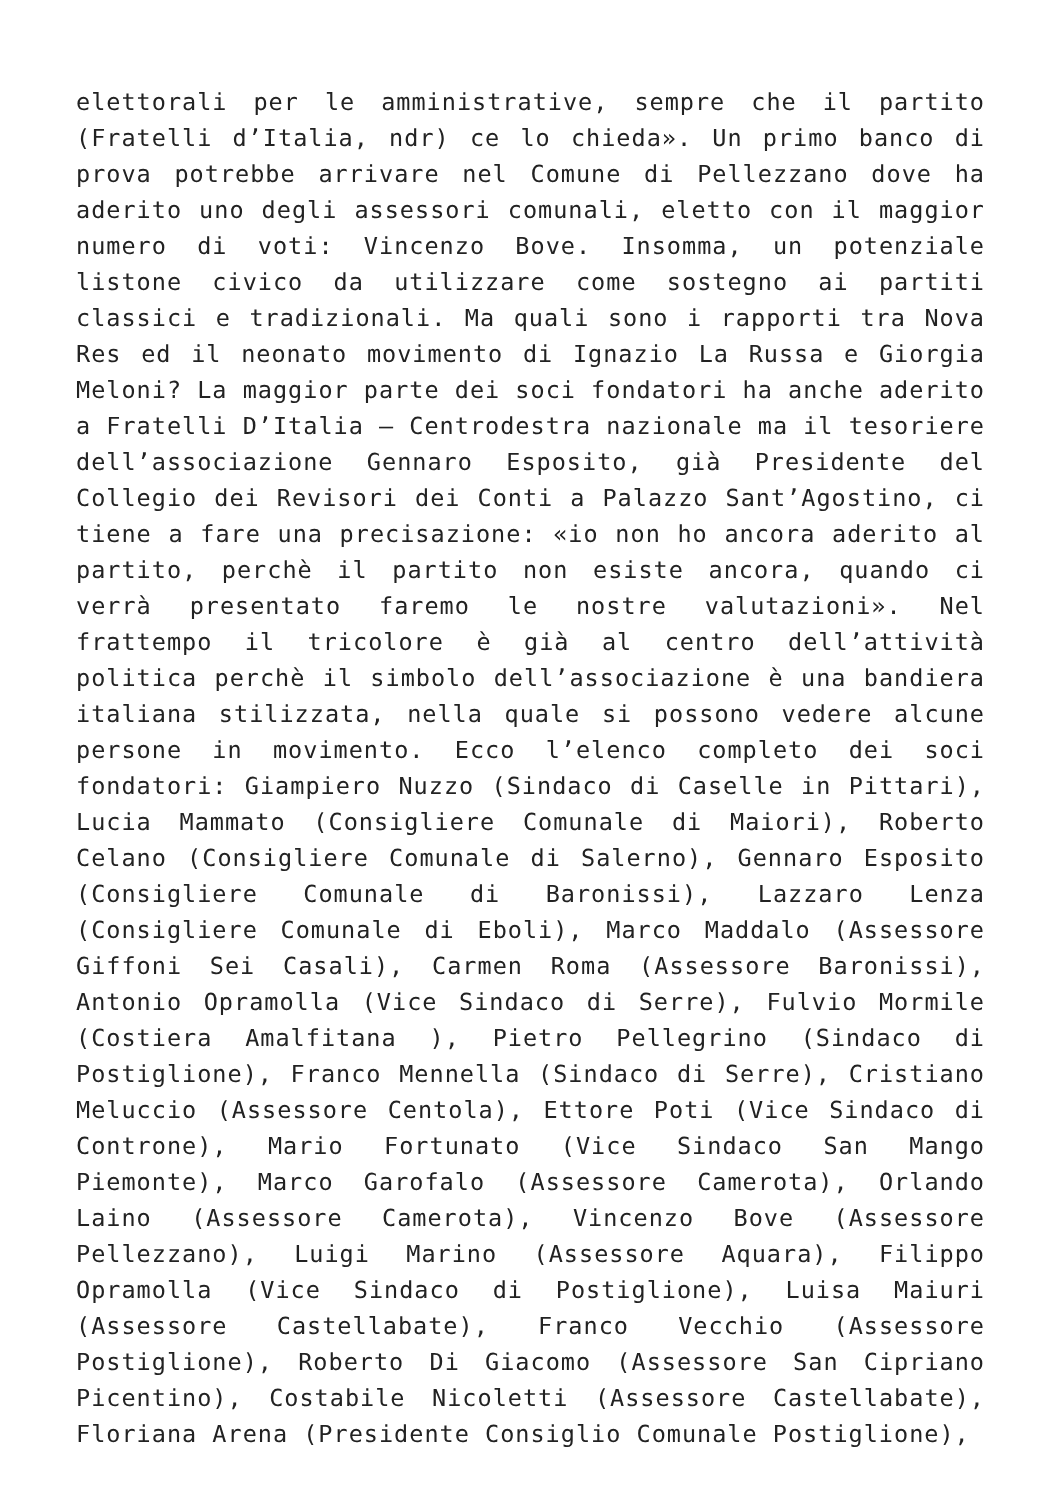elettorali per le amministrative, sempre che il partito (Fratelli d’Italia, ndr) ce lo chieda». Un primo banco di prova potrebbe arrivare nel Comune di Pellezzano dove ha aderito uno degli assessori comunali, eletto con il maggior numero di voti: Vincenzo Bove. Insomma, un potenziale listone civico da utilizzare come sostegno ai partiti classici e tradizionali. Ma quali sono i rapporti tra Nova Res ed il neonato movimento di Ignazio La Russa e Giorgia Meloni? La maggior parte dei soci fondatori ha anche aderito a Fratelli D’Italia – Centrodestra nazionale ma il tesoriere dell’associazione Gennaro Esposito, già Presidente del Collegio dei Revisori dei Conti a Palazzo Sant’Agostino, ci tiene a fare una precisazione: «io non ho ancora aderito al partito, perchè il partito non esiste ancora, quando ci verrà presentato faremo le nostre valutazioni». Nel frattempo il tricolore è già al centro dell’attività politica perchè il simbolo dell’associazione è una bandiera italiana stilizzata, nella quale si possono vedere alcune persone in movimento. Ecco l’elenco completo dei soci fondatori: Giampiero Nuzzo (Sindaco di Caselle in Pittari), Lucia Mammato (Consigliere Comunale di Maiori), Roberto Celano (Consigliere Comunale di Salerno), Gennaro Esposito (Consigliere Comunale di Baronissi), Lazzaro Lenza (Consigliere Comunale di Eboli), Marco Maddalo (Assessore Giffoni Sei Casali), Carmen Roma (Assessore Baronissi), Antonio Opramolla (Vice Sindaco di Serre), Fulvio Mormile (Costiera Amalfitana ), Pietro Pellegrino (Sindaco di Postiglione), Franco Mennella (Sindaco di Serre), Cristiano Meluccio (Assessore Centola), Ettore Poti (Vice Sindaco di Controne), Mario Fortunato (Vice Sindaco San Mango Piemonte), Marco Garofalo (Assessore Camerota), Orlando Laino (Assessore Camerota), Vincenzo Bove (Assessore Pellezzano), Luigi Marino (Assessore Aquara), Filippo Opramolla (Vice Sindaco di Postiglione), Luisa Maiuri (Assessore Castellabate), Franco Vecchio (Assessore Postiglione), Roberto Di Giacomo (Assessore San Cipriano Picentino), Costabile Nicoletti (Assessore Castellabate), Floriana Arena (Presidente Consiglio Comunale Postiglione),